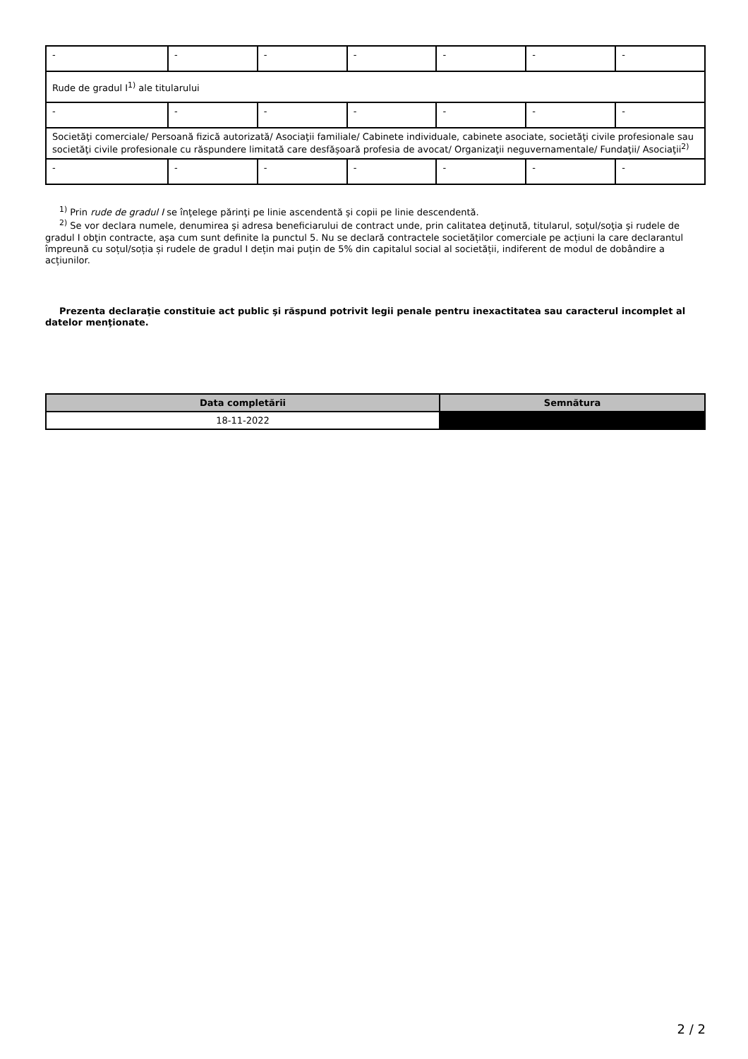| - | - | - | - | - | - | - |
| Rude de gradul I<sup>1)</sup> ale titularului | | | | | | |
| - | - | - | - | - | - | - |
| Societăţi comerciale/ Persoană fizică autorizată/ Asociaţii familiale/ Cabinete individuale, cabinete asociate, societăţi civile profesionale sau societăţi civile profesionale cu răspundere limitată care desfăşoară profesia de avocat/ Organizaţii neguvernamentale/ Fundaţii/ Asociaţii<sup>2)</sup> | | | | | | |
| - | - | - | - | - | - | - |
<sup>1)</sup> Prin rude de gradul I se înţelege părinţi pe linie ascendentă şi copii pe linie descendentă.
<sup>2)</sup> Se vor declara numele, denumirea şi adresa beneficiarului de contract unde, prin calitatea deţinută, titularul, soţul/soţia şi rudele de gradul I obţin contracte, aşa cum sunt definite la punctul 5. Nu se declară contractele societăților comerciale pe acțiuni la care declarantul împreună cu soțul/soția și rudele de gradul I dețin mai puțin de 5% din capitalul social al societății, indiferent de modul de dobândire a acțiunilor.
Prezenta declaraţie constituie act public şi răspund potrivit legii penale pentru inexactitatea sau caracterul incomplet al datelor menţionate.
| Data completării | Semnătura |
| --- | --- |
| 18-11-2022 | |
2 / 2